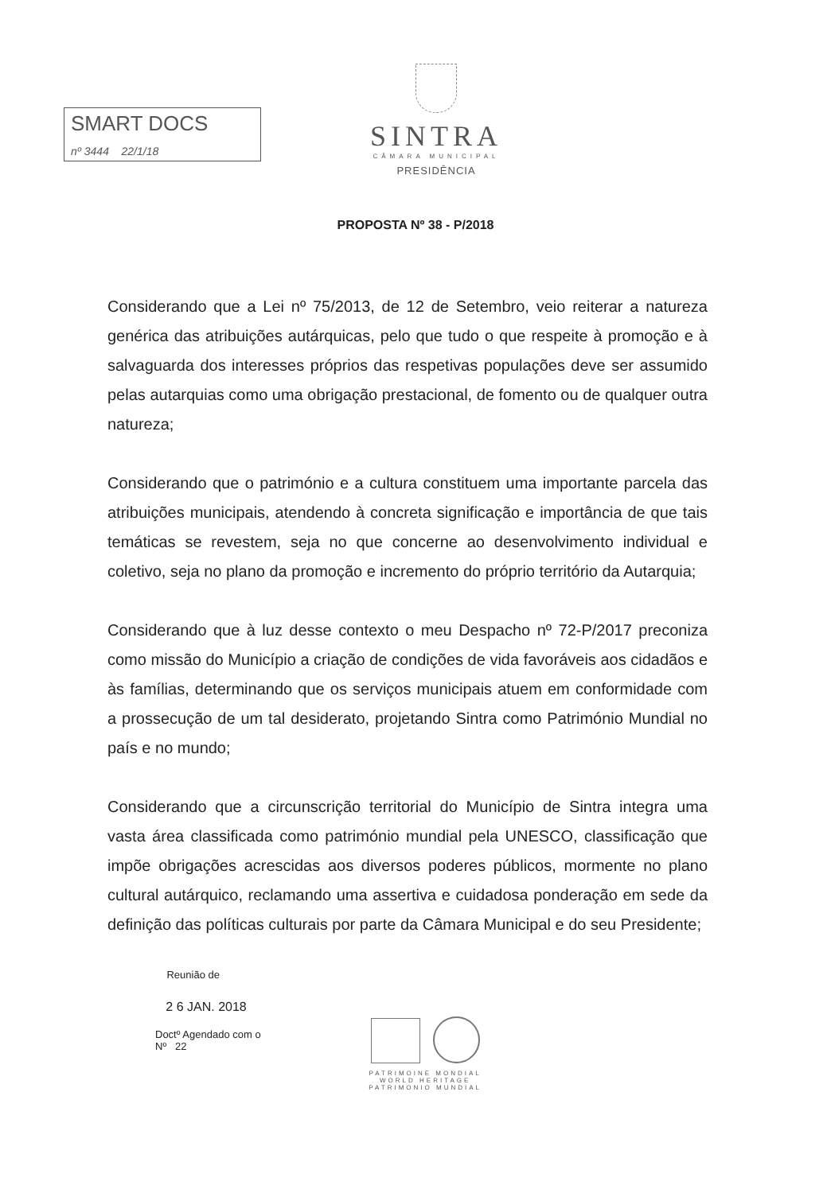SMART DOCS
nº 3444 22/1/18
SINTRA
CÂMARA MUNICIPAL
PRESIDÊNCIA
PROPOSTA Nº 38 - P/2018
Considerando que a Lei nº 75/2013, de 12 de Setembro, veio reiterar a natureza genérica das atribuições autárquicas, pelo que tudo o que respeite à promoção e à salvaguarda dos interesses próprios das respetivas populações deve ser assumido pelas autarquias como uma obrigação prestacional, de fomento ou de qualquer outra natureza;
Considerando que o património e a cultura constituem uma importante parcela das atribuições municipais, atendendo à concreta significação e importância de que tais temáticas se revestem, seja no que concerne ao desenvolvimento individual e coletivo, seja no plano da promoção e incremento do próprio território da Autarquia;
Considerando que à luz desse contexto o meu Despacho nº 72-P/2017 preconiza como missão do Município a criação de condições de vida favoráveis aos cidadãos e às famílias, determinando que os serviços municipais atuem em conformidade com a prossecução de um tal desiderato, projetando Sintra como Património Mundial no país e no mundo;
Considerando que a circunscrição territorial do Município de Sintra integra uma vasta área classificada como património mundial pela UNESCO, classificação que impõe obrigações acrescidas aos diversos poderes públicos, mormente no plano cultural autárquico, reclamando uma assertiva e cuidadosa ponderação em sede da definição das políticas culturais por parte da Câmara Municipal e do seu Presidente;
Reunião de
2 6 JAN. 2018
Doctº Agendado com o
Nº 22
PATRIMOINE MONDIAL
WORLD HERITAGE
PATRIMONIO MUNDIAL